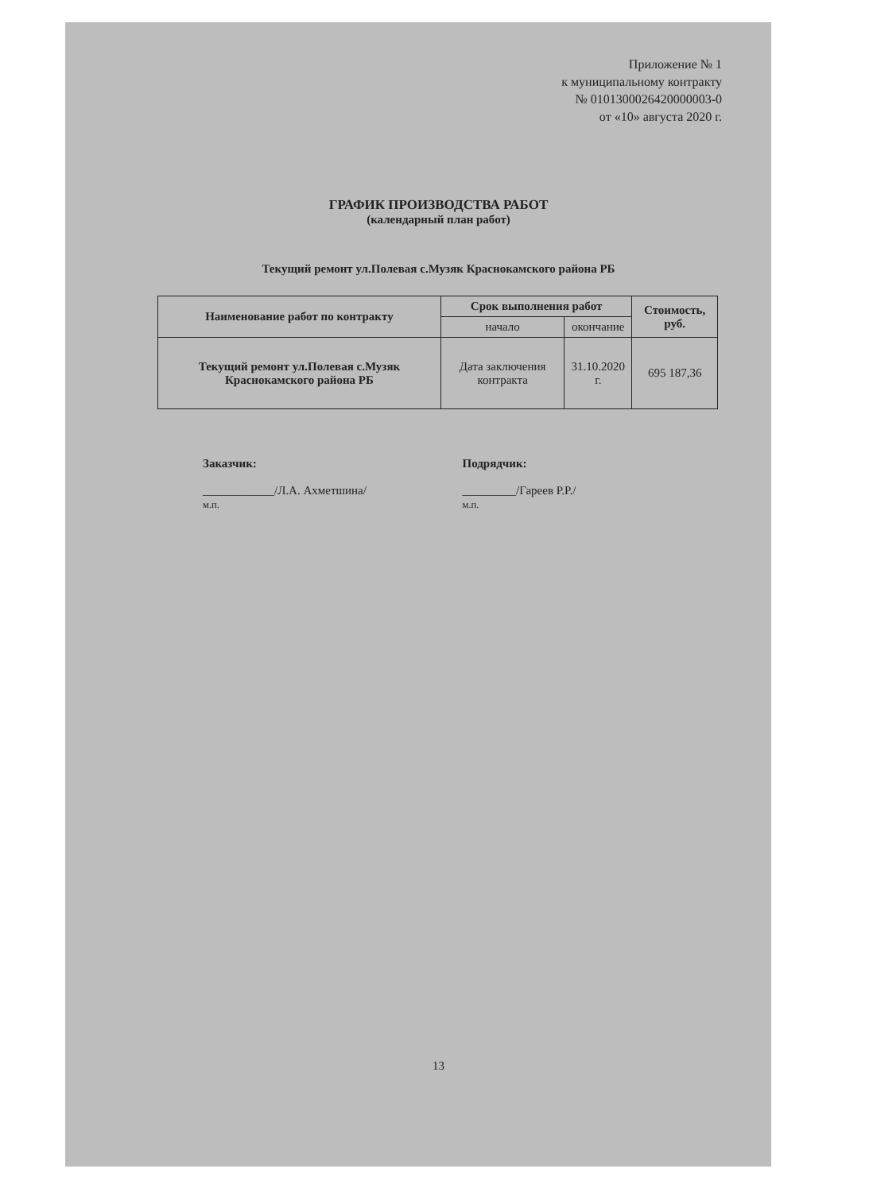Приложение № 1
к муниципальному контракту
№ 0101300026420000003-0
от «10» августа 2020 г.
ГРАФИК ПРОИЗВОДСТВА РАБОТ
(календарный план работ)
Текущий ремонт ул.Полевая с.Музяк Краснокамского района РБ
| Наименование работ по контракту | Срок выполнения работ | | Стоимость, руб. |
| --- | --- | --- | --- |
| | начало | окончание | |
| Текущий ремонт ул.Полевая с.Музяк Краснокамского района РБ | Дата заключения контракта | 31.10.2020 г. | 695 187,36 |
Заказчик:
____________/Л.А. Ахметшина/
м.п.
Подрядчик:
_________/Гареев Р.Р./
м.п.
13